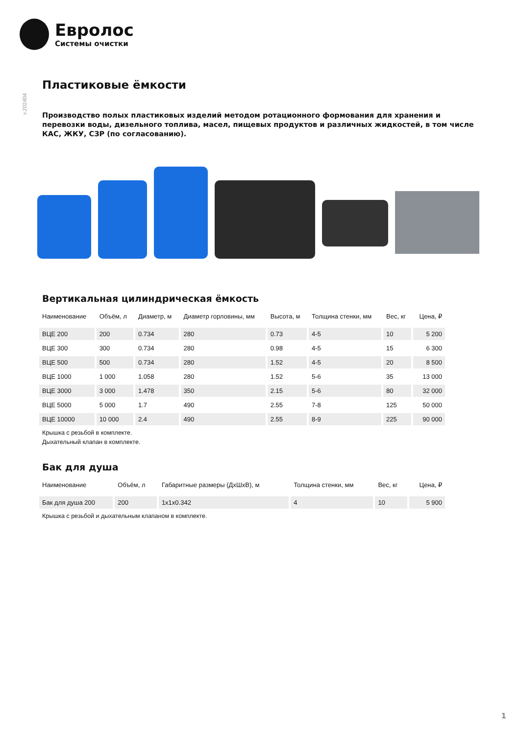Евролос
Системы очистки
v.202404
Пластиковые ёмкости
Производство полых пластиковых изделий методом ротационного формования для хранения и перевозки воды, дизельного топлива, масел, пищевых продуктов и различных жидкостей, в том числе КАС, ЖКУ, СЗР (по согласованию).
Вертикальная цилиндрическая ёмкость
| Наименование | Объём, л | Диаметр, м | Диаметр горловины, мм | Высота, м | Толщина стенки, мм | Вес, кг | Цена, ₽ |
| --- | --- | --- | --- | --- | --- | --- | --- |
| ВЦЕ 200 | 200 | 0.734 | 280 | 0.73 | 4-5 | 10 | 5 200 |
| ВЦЕ 300 | 300 | 0.734 | 280 | 0.98 | 4-5 | 15 | 6 300 |
| ВЦЕ 500 | 500 | 0.734 | 280 | 1.52 | 4-5 | 20 | 8 500 |
| ВЦЕ 1000 | 1 000 | 1.058 | 280 | 1.52 | 5-6 | 35 | 13 000 |
| ВЦЕ 3000 | 3 000 | 1.478 | 350 | 2.15 | 5-6 | 80 | 32 000 |
| ВЦЕ 5000 | 5 000 | 1.7 | 490 | 2.55 | 7-8 | 125 | 50 000 |
| ВЦЕ 10000 | 10 000 | 2.4 | 490 | 2.55 | 8-9 | 225 | 90 000 |
Крышка с резьбой в комплекте.
Дыхательный клапан в комплекте.
Бак для душа
| Наименование | Объём, л | Габаритные размеры (ДхШхВ), м | Толщина стенки, мм | Вес, кг | Цена, ₽ |
| --- | --- | --- | --- | --- | --- |
| Бак для душа 200 | 200 | 1x1x0.342 | 4 | 10 | 5 900 |
Крышка с резьбой и дыхательным клапаном в комплекте.
1